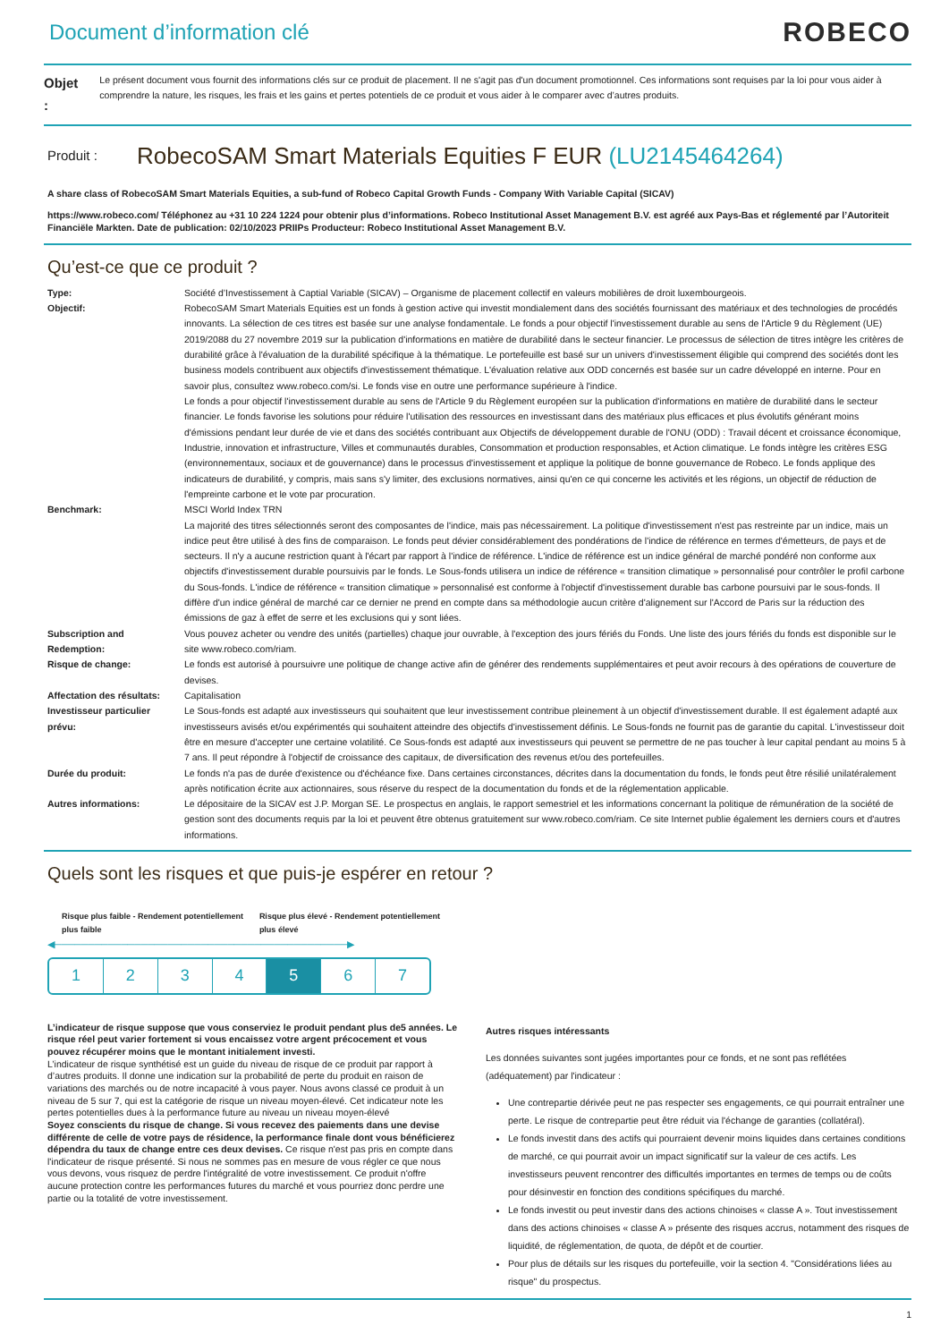Document d’information clé
ROBECO
Objet :
Le présent document vous fournit des informations clés sur ce produit de placement. Il ne s'agit pas d'un document promotionnel. Ces informations sont requises par la loi pour vous aider à comprendre la nature, les risques, les frais et les gains et pertes potentiels de ce produit et vous aider à le comparer avec d’autres produits.
Produit :
RobecoSAM Smart Materials Equities F EUR (LU2145464264)
A share class of RobecoSAM Smart Materials Equities, a sub-fund of Robeco Capital Growth Funds - Company With Variable Capital (SICAV)
https://www.robeco.com/ Téléphonez au +31 10 224 1224 pour obtenir plus d’informations. Robeco Institutional Asset Management B.V. est agréé aux Pays-Bas et réglementé par l’Autoriteit Financiële Markten. Date de publication: 02/10/2023 PRIIPs Producteur: Robeco Institutional Asset Management B.V.
Qu’est-ce que ce produit ?
| Type: | Société d’Investissement à Captial Variable (SICAV) – Organisme de placement collectif en valeurs mobilières de droit luxembourgeois. |
| Objectif: | RobecoSAM Smart Materials Equities est un fonds à gestion active qui investit mondialement dans des sociétés fournissant des matériaux et des technologies de procédés innovants. La sélection de ces titres est basée sur une analyse fondamentale. Le fonds a pour objectif l'investissement durable au sens de l'Article 9 du Règlement (UE) 2019/2088 du 27 novembre 2019 sur la publication d'informations en matière de durabilité dans le secteur financier. Le processus de sélection de titres intègre les critères de durabilité grâce à l'évaluation de la durabilité spécifique à la thématique. Le portefeuille est basé sur un univers d'investissement éligible qui comprend des sociétés dont les business models contribuent aux objectifs d'investissement thématique. L'évaluation relative aux ODD concernés est basée sur un cadre développé en interne. Pour en savoir plus, consultez www.robeco.com/si. Le fonds vise en outre une performance supérieure à l'indice. Le fonds a pour objectif l'investissement durable au sens de l'Article 9 du Règlement européen sur la publication d'informations en matière de durabilité dans le secteur financier. Le fonds favorise les solutions pour réduire l'utilisation des ressources en investissant dans des matériaux plus efficaces et plus évolutifs générant moins d'émissions pendant leur durée de vie et dans des sociétés contribuant aux Objectifs de développement durable de l'ONU (ODD) : Travail décent et croissance économique, Industrie, innovation et infrastructure, Villes et communautés durables, Consommation et production responsables, et Action climatique. Le fonds intègre les critères ESG (environnementaux, sociaux et de gouvernance) dans le processus d'investissement et applique la politique de bonne gouvernance de Robeco. Le fonds applique des indicateurs de durabilité, y compris, mais sans s'y limiter, des exclusions normatives, ainsi qu'en ce qui concerne les activités et les régions, un objectif de réduction de l'empreinte carbone et le vote par procuration. |
| Benchmark: | MSCI World Index TRN La majorité des titres sélectionnés seront des composantes de l'indice, mais pas nécessairement. La politique d'investissement n'est pas restreinte par un indice, mais un indice peut être utilisé à des fins de comparaison. Le fonds peut dévier considérablement des pondérations de l'indice de référence en termes d'émetteurs, de pays et de secteurs. Il n'y a aucune restriction quant à l'écart par rapport à l'indice de référence. L'indice de référence est un indice général de marché pondéré non conforme aux objectifs d'investissement durable poursuivis par le fonds. Le Sous-fonds utilisera un indice de référence « transition climatique » personnalisé pour contrôler le profil carbone du Sous-fonds. L'indice de référence « transition climatique » personnalisé est conforme à l'objectif d'investissement durable bas carbone poursuivi par le sous-fonds. Il diffère d'un indice général de marché car ce dernier ne prend en compte dans sa méthodologie aucun critère d'alignement sur l'Accord de Paris sur la réduction des émissions de gaz à effet de serre et les exclusions qui y sont liées. |
| Subscription and Redemption: | Vous pouvez acheter ou vendre des unités (partielles) chaque jour ouvrable, à l'exception des jours fériés du Fonds. Une liste des jours fériés du fonds est disponible sur le site www.robeco.com/riam. |
| Risque de change: | Le fonds est autorisé à poursuivre une politique de change active afin de générer des rendements supplémentaires et peut avoir recours à des opérations de couverture de devises. |
| Affectation des résultats: | Capitalisation |
| Investisseur particulier prévu: | Le Sous-fonds est adapté aux investisseurs qui souhaitent que leur investissement contribue pleinement à un objectif d'investissement durable. Il est également adapté aux investisseurs avisés et/ou expérimentés qui souhaitent atteindre des objectifs d'investissement définis. Le Sous-fonds ne fournit pas de garantie du capital. L'investisseur doit être en mesure d'accepter une certaine volatilité. Ce Sous-fonds est adapté aux investisseurs qui peuvent se permettre de ne pas toucher à leur capital pendant au moins 5 à 7 ans. Il peut répondre à l'objectif de croissance des capitaux, de diversification des revenus et/ou des portefeuilles. |
| Durée du produit: | Le fonds n'a pas de durée d'existence ou d'échéance fixe. Dans certaines circonstances, décrites dans la documentation du fonds, le fonds peut être résilié unilatéralement après notification écrite aux actionnaires, sous réserve du respect de la documentation du fonds et de la réglementation applicable. |
| Autres informations: | Le dépositaire de la SICAV est J.P. Morgan SE. Le prospectus en anglais, le rapport semestriel et les informations concernant la politique de rémunération de la société de gestion sont des documents requis par la loi et peuvent être obtenus gratuitement sur www.robeco.com/riam. Ce site Internet publie également les derniers cours et d'autres informations. |
Quels sont les risques et que puis-je espérer en retour ?
Risque plus faible - Rendement potentiellement plus faible Risque plus élevé - Rendement potentiellement plus élevé
◀────────────────────────────────────────────▶
1 2 3 4 5 6 7
L’indicateur de risque suppose que vous conserviez le produit pendant plus de5 années. Le risque réel peut varier fortement si vous encaissez votre argent précocement et vous pouvez récupérer moins que le montant initialement investi.
L’indicateur de risque synthétisé est un guide du niveau de risque de ce produit par rapport à d’autres produits. Il donne une indication sur la probabilité de perte du produit en raison de variations des marchés ou de notre incapacité à vous payer. Nous avons classé ce produit à un niveau de 5 sur 7, qui est la catégorie de risque un niveau moyen-élevé. Cet indicateur note les pertes potentielles dues à la performance future au niveau un niveau moyen-élevé
Soyez conscients du risque de change. Si vous recevez des paiements dans une devise différente de celle de votre pays de résidence, la performance finale dont vous bénéficierez dépendra du taux de change entre ces deux devises. Ce risque n'est pas pris en compte dans l'indicateur de risque présenté. Si nous ne sommes pas en mesure de vous régler ce que nous vous devons, vous risquez de perdre l'intégralité de votre investissement. Ce produit n'offre aucune protection contre les performances futures du marché et vous pourriez donc perdre une partie ou la totalité de votre investissement.
Autres risques intéressants
Les données suivantes sont jugées importantes pour ce fonds, et ne sont pas reflétées (adéquatement) par l'indicateur :
Une contrepartie dérivée peut ne pas respecter ses engagements, ce qui pourrait entraîner une perte. Le risque de contrepartie peut être réduit via l'échange de garanties (collatéral).
Le fonds investit dans des actifs qui pourraient devenir moins liquides dans certaines conditions de marché, ce qui pourrait avoir un impact significatif sur la valeur de ces actifs. Les investisseurs peuvent rencontrer des difficultés importantes en termes de temps ou de coûts pour désinvestir en fonction des conditions spécifiques du marché.
Le fonds investit ou peut investir dans des actions chinoises « classe A ». Tout investissement dans des actions chinoises « classe A » présente des risques accrus, notamment des risques de liquidité, de réglementation, de quota, de dépôt et de courtier.
Pour plus de détails sur les risques du portefeuille, voir la section 4. "Considérations liées au risque" du prospectus.
1